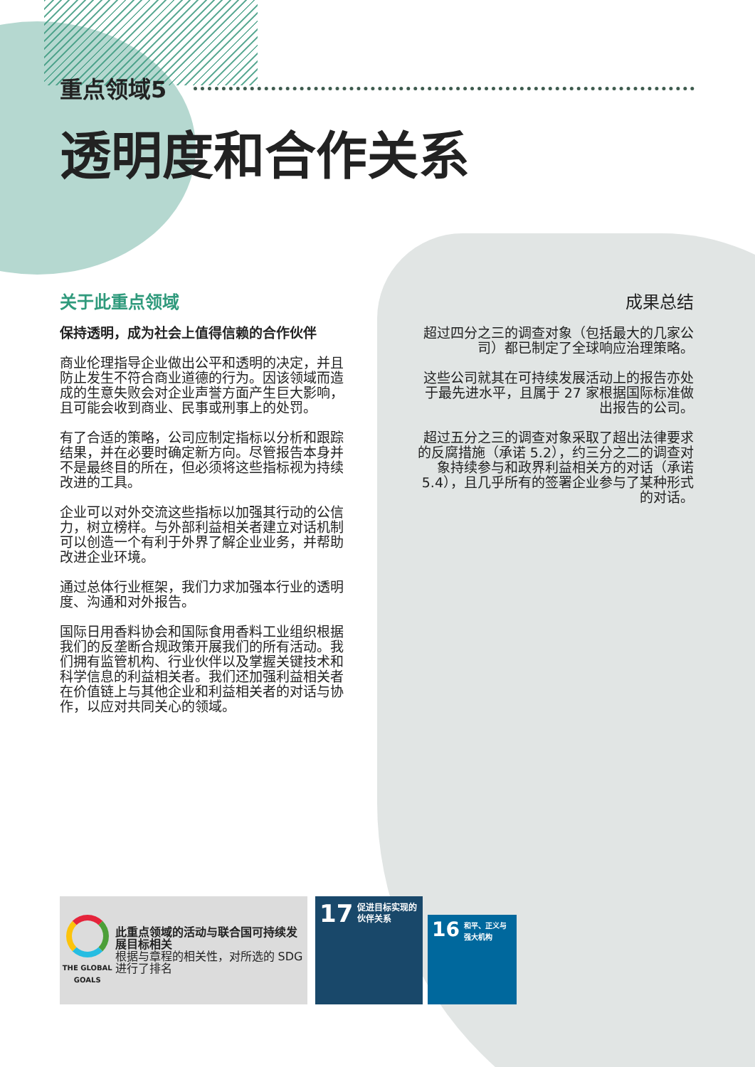重点领域5
透明度和合作关系
关于此重点领域
保持透明，成为社会上值得信赖的合作伙伴
商业伦理指导企业做出公平和透明的决定，并且防止发生不符合商业道德的行为。因该领域而造成的生意失败会对企业声誉方面产生巨大影响，且可能会收到商业、民事或刑事上的处罚。
有了合适的策略，公司应制定指标以分析和跟踪结果，并在必要时确定新方向。尽管报告本身并不是最终目的所在，但必须将这些指标视为持续改进的工具。
企业可以对外交流这些指标以加强其行动的公信力，树立榜样。与外部利益相关者建立对话机制可以创造一个有利于外界了解企业业务，并帮助改进企业环境。
通过总体行业框架，我们力求加强本行业的透明度、沟通和对外报告。
国际日用香料协会和国际食用香料工业组织根据我们的反垄断合规政策开展我们的所有活动。我们拥有监管机构、行业伙伴以及掌握关键技术和科学信息的利益相关者。我们还加强利益相关者在价值链上与其他企业和利益相关者的对话与协作，以应对共同关心的领域。
成果总结
超过四分之三的调查对象（包括最大的几家公司）都已制定了全球响应治理策略。
这些公司就其在可持续发展活动上的报告亦处于最先进水平，且属于 27 家根据国际标准做出报告的公司。
超过五分之三的调查对象采取了超出法律要求的反腐措施（承诺 5.2），约三分之二的调查对象持续参与和政界利益相关方的对话（承诺 5.4），且几乎所有的签署企业参与了某种形式的对话。
THE GLOBAL GOALS
此重点领域的活动与联合国可持续发展目标相关
根据与章程的相关性，对所选的 SDG 进行了排名
17 促进目标实现的
伙伴关系
16 和平、正义与
强大机构